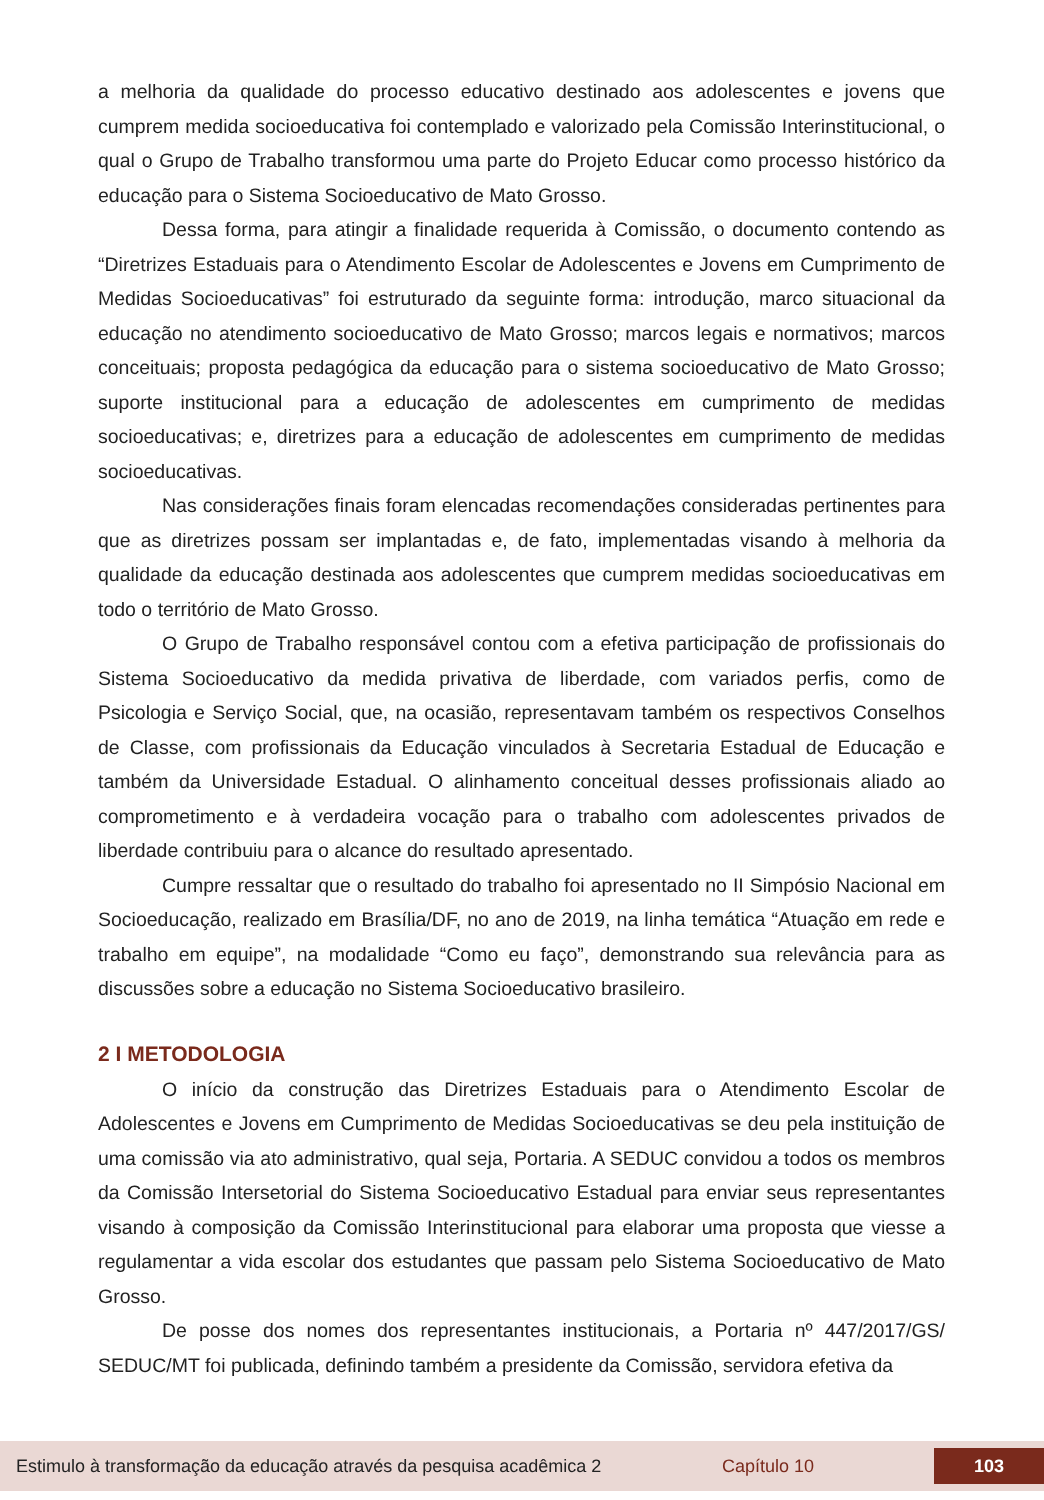a melhoria da qualidade do processo educativo destinado aos adolescentes e jovens que cumprem medida socioeducativa foi contemplado e valorizado pela Comissão Interinstitucional, o qual o Grupo de Trabalho transformou uma parte do Projeto Educar como processo histórico da educação para o Sistema Socioeducativo de Mato Grosso.
Dessa forma, para atingir a finalidade requerida à Comissão, o documento contendo as “Diretrizes Estaduais para o Atendimento Escolar de Adolescentes e Jovens em Cumprimento de Medidas Socioeducativas” foi estruturado da seguinte forma: introdução, marco situacional da educação no atendimento socioeducativo de Mato Grosso; marcos legais e normativos; marcos conceituais; proposta pedagógica da educação para o sistema socioeducativo de Mato Grosso; suporte institucional para a educação de adolescentes em cumprimento de medidas socioeducativas; e, diretrizes para a educação de adolescentes em cumprimento de medidas socioeducativas.
Nas considerações finais foram elencadas recomendações consideradas pertinentes para que as diretrizes possam ser implantadas e, de fato, implementadas visando à melhoria da qualidade da educação destinada aos adolescentes que cumprem medidas socioeducativas em todo o território de Mato Grosso.
O Grupo de Trabalho responsável contou com a efetiva participação de profissionais do Sistema Socioeducativo da medida privativa de liberdade, com variados perfis, como de Psicologia e Serviço Social, que, na ocasião, representavam também os respectivos Conselhos de Classe, com profissionais da Educação vinculados à Secretaria Estadual de Educação e também da Universidade Estadual. O alinhamento conceitual desses profissionais aliado ao comprometimento e à verdadeira vocação para o trabalho com adolescentes privados de liberdade contribuiu para o alcance do resultado apresentado.
Cumpre ressaltar que o resultado do trabalho foi apresentado no II Simpósio Nacional em Socioeducação, realizado em Brasília/DF, no ano de 2019, na linha temática “Atuação em rede e trabalho em equipe”, na modalidade “Como eu faço”, demonstrando sua relevância para as discussões sobre a educação no Sistema Socioeducativo brasileiro.
2 I METODOLOGIA
O início da construção das Diretrizes Estaduais para o Atendimento Escolar de Adolescentes e Jovens em Cumprimento de Medidas Socioeducativas se deu pela instituição de uma comissão via ato administrativo, qual seja, Portaria. A SEDUC convidou a todos os membros da Comissão Intersetorial do Sistema Socioeducativo Estadual para enviar seus representantes visando à composição da Comissão Interinstitucional para elaborar uma proposta que viesse a regulamentar a vida escolar dos estudantes que passam pelo Sistema Socioeducativo de Mato Grosso.
De posse dos nomes dos representantes institucionais, a Portaria nº 447/2017/GS/ SEDUC/MT foi publicada, definindo também a presidente da Comissão, servidora efetiva da
Estimulo à transformação da educação através da pesquisa acadêmica 2 Capítulo 10 103